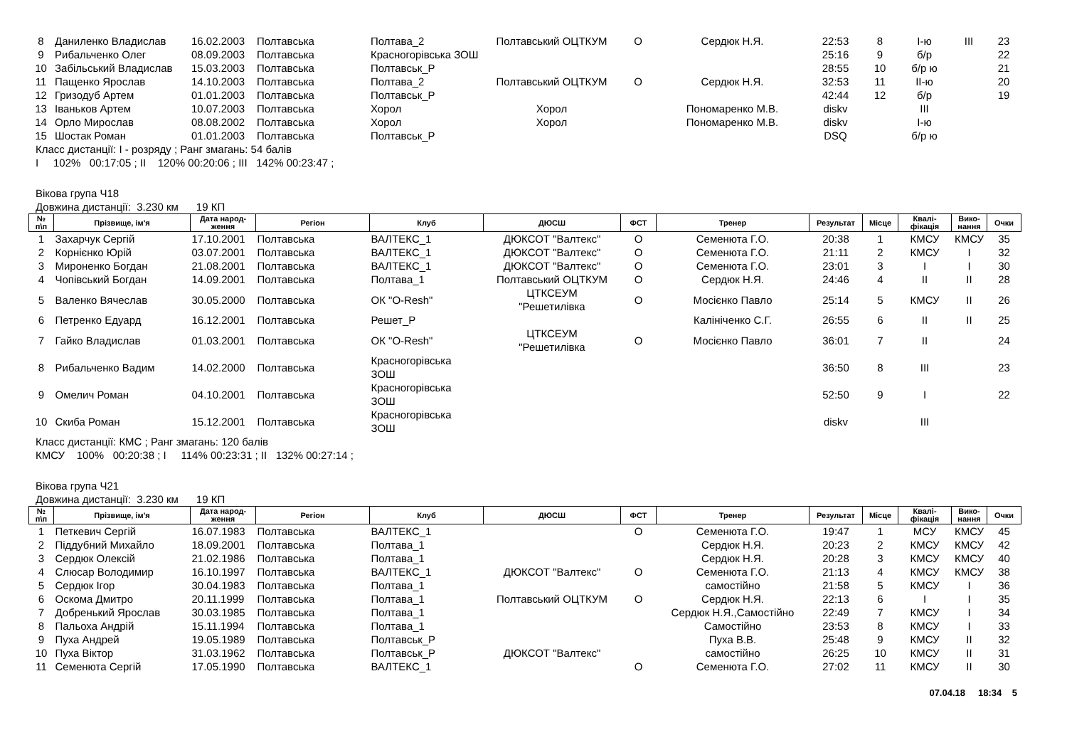| 8 | Даниленко Владислав | 16.02.2003 | Полтавська | Полтава_2 | Полтавський ОЦТКУМ | О | Сердюк Н.Я. | 22:53 | 8 | I-ю | III | 23 |
| 9 | Рибальченко Олег | 08.09.2003 | Полтавська | Красногорівська ЗОШ | | | | 25:16 | 9 | б/р | | 22 |
| 10 | Забільський Владислав | 15.03.2003 | Полтавська | Полтавськ_Р | | | | 28:55 | 10 | б/р ю | | 21 |
| 11 | Пащенко Ярослав | 14.10.2003 | Полтавська | Полтава_2 | Полтавський ОЦТКУМ | О | Сердюк Н.Я. | 32:53 | 11 | II-ю | | 20 |
| 12 | Гризодуб Артем | 01.01.2003 | Полтавська | Полтавськ_Р | | | | 42:44 | 12 | б/р | | 19 |
| 13 | Іваньков Артем | 10.07.2003 | Полтавська | Хорол | Хорол | | Пономаренко М.В. | diskv | | III | | |
| 14 | Орло Мирослав | 08.08.2002 | Полтавська | Хорол | Хорол | | Пономаренко М.В. | diskv | | I-ю | | |
| 15 | Шостак Роман | 01.01.2003 | Полтавська | Полтавськ_Р | | | | DSQ | | б/р ю | | |
Класс дистанції: I - розряду ; Ранг змагань: 54 балів
I 102% 00:17:05 ; II 120% 00:20:06 ; III 142% 00:23:47 ;
Вікова група Ч18
Довжина дистанції: 3.230 км 19 КП
| № п\п | Прізвище, ім'я | Дата народ- ження | Регіон | Клуб | ДЮСШ | ФСТ | Тренер | Результат | Місце | Квалі- фікація | Вико- нання | Очки |
| --- | --- | --- | --- | --- | --- | --- | --- | --- | --- | --- | --- | --- |
| 1 | Захарчук Сергій | 17.10.2001 | Полтавська | ВАЛТЕКС_1 | ДЮКСОТ "Валтекс" | О | Семенюта Г.О. | 20:38 | 1 | КМСУ | КМСУ | 35 |
| 2 | Корнієнко Юрій | 03.07.2001 | Полтавська | ВАЛТЕКС_1 | ДЮКСОТ "Валтекс" | О | Семенюта Г.О. | 21:11 | 2 | КМСУ | I | 32 |
| 3 | Мироненко Богдан | 21.08.2001 | Полтавська | ВАЛТЕКС_1 | ДЮКСОТ "Валтекс" | О | Семенюта Г.О. | 23:01 | 3 | I | I | 30 |
| 4 | Чопівський Богдан | 14.09.2001 | Полтавська | Полтава_1 | Полтавський ОЦТКУМ | О | Сердюк Н.Я. | 24:46 | 4 | II | II | 28 |
| 5 | Валенко Вячеслав | 30.05.2000 | Полтавська | ОК "O-Resh" | ЦТКСЕУМ "Решетилівка | О | Мосієнко Павло | 25:14 | 5 | КМСУ | II | 26 |
| 6 | Петренко Едуард | 16.12.2001 | Полтавська | Решет_Р | | | Калініченко С.Г. | 26:55 | 6 | II | II | 25 |
| 7 | Гайко Владислав | 01.03.2001 | Полтавська | ОК "O-Resh" | ЦТКСЕУМ "Решетилівка | О | Мосієнко Павло | 36:01 | 7 | II | | 24 |
| 8 | Рибальченко Вадим | 14.02.2000 | Полтавська | Красногорівська ЗОШ | | | | 36:50 | 8 | III | | 23 |
| 9 | Омелич Роман | 04.10.2001 | Полтавська | Красногорівська ЗОШ | | | | 52:50 | 9 | I | | 22 |
| 10 | Скиба Роман | 15.12.2001 | Полтавська | Красногорівська ЗОШ | | | | diskv | | III | | |
Класс дистанції: КМС ; Ранг змагань: 120 балів
КМСУ 100% 00:20:38 ; I 114% 00:23:31 ; II 132% 00:27:14 ;
Вікова група Ч21
Довжина дистанції: 3.230 км 19 КП
| № п\п | Прізвище, ім'я | Дата народ- ження | Регіон | Клуб | ДЮСШ | ФСТ | Тренер | Результат | Місце | Квалі- фікація | Вико- нання | Очки |
| --- | --- | --- | --- | --- | --- | --- | --- | --- | --- | --- | --- | --- |
| 1 | Петкевич Сергій | 16.07.1983 | Полтавська | ВАЛТЕКС_1 | | О | Семенюта Г.О. | 19:47 | 1 | МСУ | КМСУ | 45 |
| 2 | Піддубний Михайло | 18.09.2001 | Полтавська | Полтава_1 | | | Сердюк Н.Я. | 20:23 | 2 | КМСУ | КМСУ | 42 |
| 3 | Сердюк Олексій | 21.02.1986 | Полтавська | Полтава_1 | | | Сердюк Н.Я. | 20:28 | 3 | КМСУ | КМСУ | 40 |
| 4 | Слюсар Володимир | 16.10.1997 | Полтавська | ВАЛТЕКС_1 | ДЮКСОТ "Валтекс" | О | Семенюта Г.О. | 21:13 | 4 | КМСУ | КМСУ | 38 |
| 5 | Сердюк Ігор | 30.04.1983 | Полтавська | Полтава_1 | | | самостійно | 21:58 | 5 | КМСУ | I | 36 |
| 6 | Оскома Дмитро | 20.11.1999 | Полтавська | Полтава_1 | Полтавський ОЦТКУМ | О | Сердюк Н.Я. | 22:13 | 6 | I | I | 35 |
| 7 | Добренький Ярослав | 30.03.1985 | Полтавська | Полтава_1 | | | Сердюк Н.Я.,Самостійно | 22:49 | 7 | КМСУ | I | 34 |
| 8 | Пальоха Андрій | 15.11.1994 | Полтавська | Полтава_1 | | | Самостійно | 23:53 | 8 | КМСУ | I | 33 |
| 9 | Пуха Андрей | 19.05.1989 | Полтавська | Полтавськ_Р | | | Пуха В.В. | 25:48 | 9 | КМСУ | II | 32 |
| 10 | Пуха Віктор | 31.03.1962 | Полтавська | Полтавськ_Р | ДЮКСОТ "Валтекс" | | самостійно | 26:25 | 10 | КМСУ | II | 31 |
| 11 | Семенюта Сергій | 17.05.1990 | Полтавська | ВАЛТЕКС_1 | | О | Семенюта Г.О. | 27:02 | 11 | КМСУ | II | 30 |
07.04.18 18:34 5